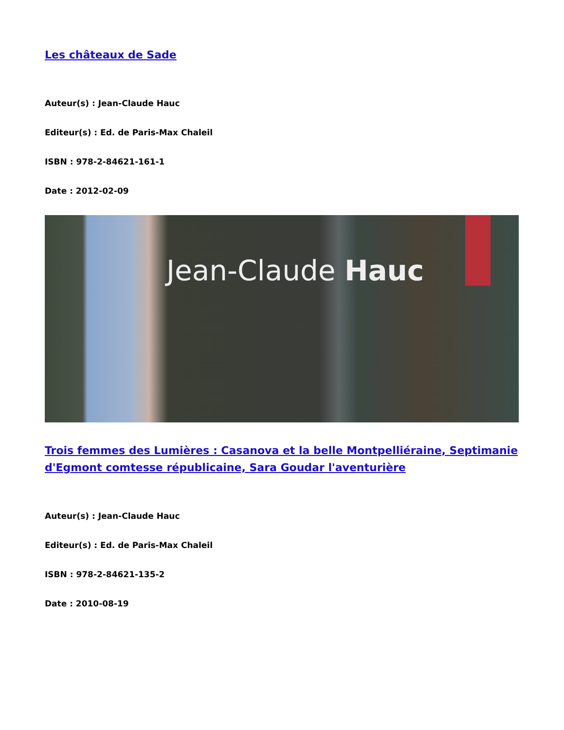Les châteaux de Sade
Auteur(s) : Jean-Claude Hauc
Editeur(s) : Ed. de Paris-Max Chaleil
ISBN : 978-2-84621-161-1
Date : 2012-02-09
Jean-Claude Hauc
Trois femmes des Lumières : Casanova et la belle Montpelliéraine, Septimanie d'Egmont comtesse républicaine, Sara Goudar l'aventurière
Auteur(s) : Jean-Claude Hauc
Editeur(s) : Ed. de Paris-Max Chaleil
ISBN : 978-2-84621-135-2
Date : 2010-08-19